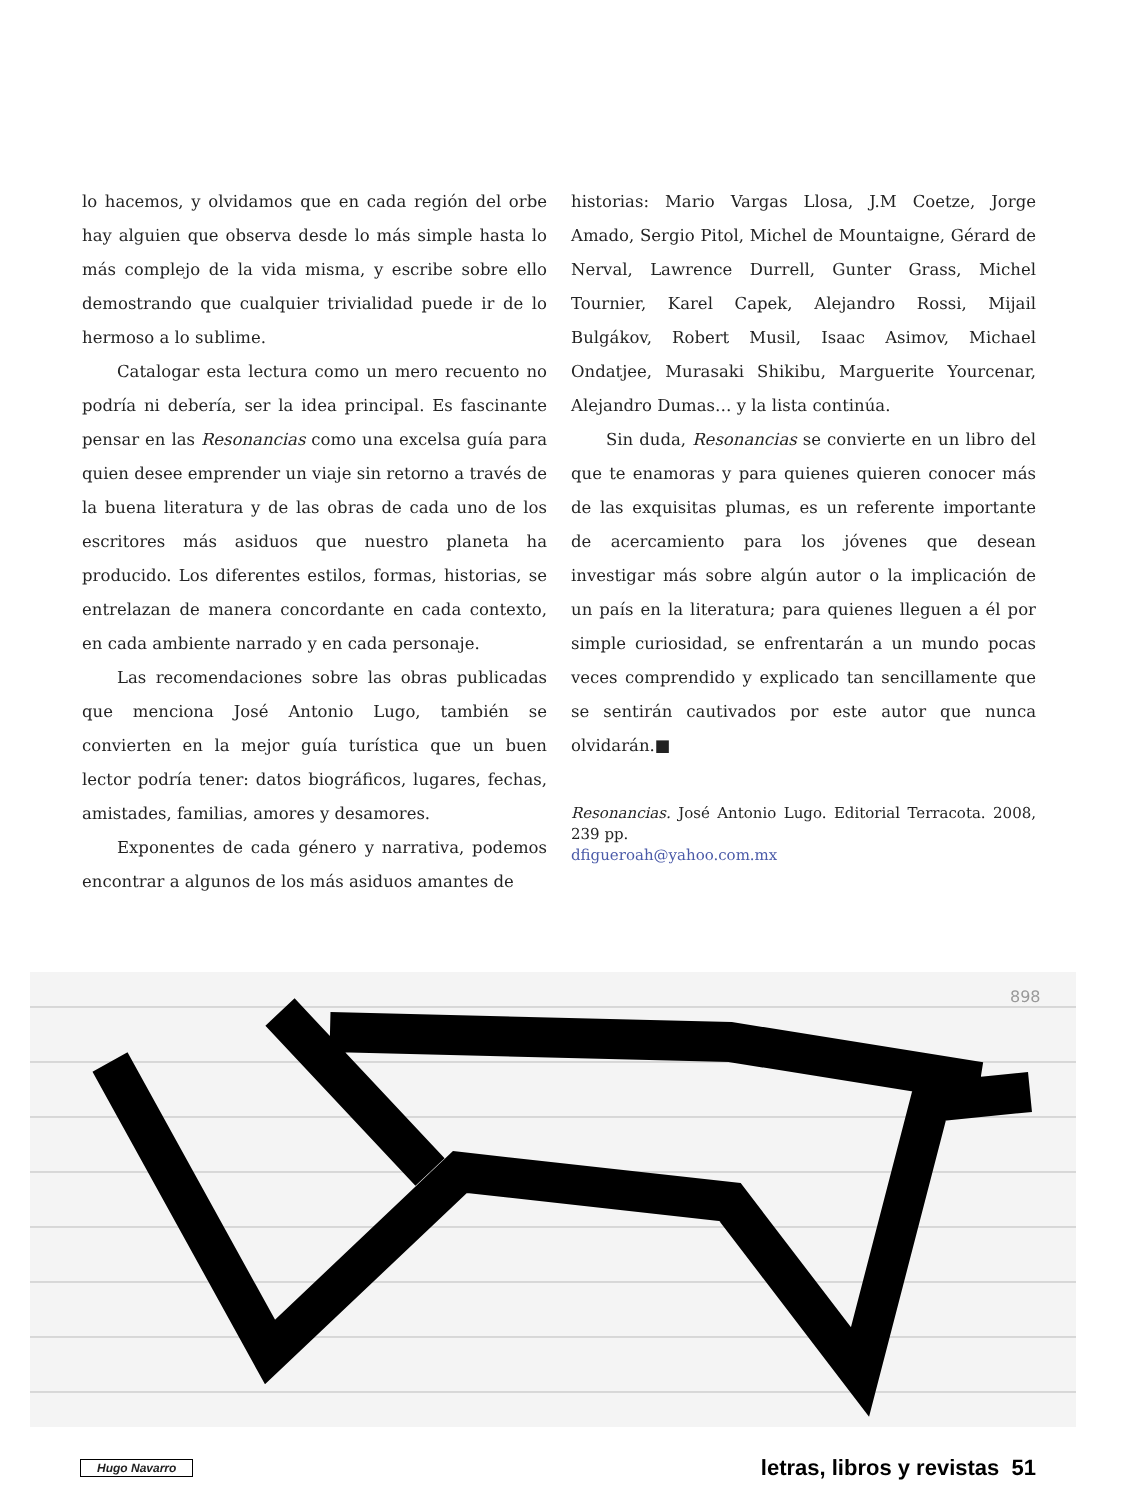lo hacemos, y olvidamos que en cada región del orbe hay alguien que observa desde lo más simple hasta lo más complejo de la vida misma, y escribe sobre ello demostrando que cualquier trivialidad puede ir de lo hermoso a lo sublime.
Catalogar esta lectura como un mero recuento no podría ni debería, ser la idea principal. Es fascinante pensar en las Resonancias como una excelsa guía para quien desee emprender un viaje sin retorno a través de la buena literatura y de las obras de cada uno de los escritores más asiduos que nuestro planeta ha producido. Los diferentes estilos, formas, historias, se entrelazan de manera concordante en cada contexto, en cada ambiente narrado y en cada personaje.
Las recomendaciones sobre las obras publicadas que menciona José Antonio Lugo, también se convierten en la mejor guía turística que un buen lector podría tener: datos biográficos, lugares, fechas, amistades, familias, amores y desamores.
Exponentes de cada género y narrativa, podemos encontrar a algunos de los más asiduos amantes de
historias: Mario Vargas Llosa, J.M Coetze, Jorge Amado, Sergio Pitol, Michel de Mountaigne, Gérard de Nerval, Lawrence Durrell, Gunter Grass, Michel Tournier, Karel Capek, Alejandro Rossi, Mijail Bulgákov, Robert Musil, Isaac Asimov, Michael Ondatjee, Murasaki Shikibu, Marguerite Yourcenar, Alejandro Dumas… y la lista continúa.
Sin duda, Resonancias se convierte en un libro del que te enamoras y para quienes quieren conocer más de las exquisitas plumas, es un referente importante de acercamiento para los jóvenes que desean investigar más sobre algún autor o la implicación de un país en la literatura; para quienes lleguen a él por simple curiosidad, se enfrentarán a un mundo pocas veces comprendido y explicado tan sencillamente que se sentirán cautivados por este autor que nunca olvidarán.■
Resonancias. José Antonio Lugo. Editorial Terracota. 2008, 239 pp.
dfigueroah@yahoo.com.mx
898
Hugo Navarro letras, libros y revistas 51